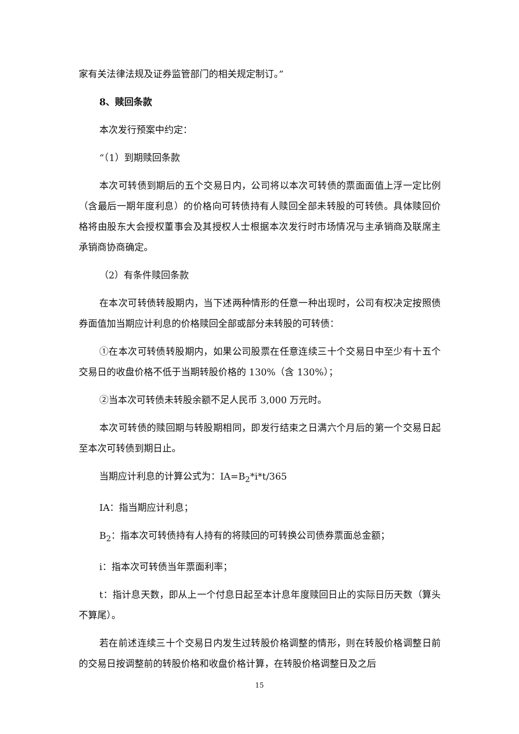家有关法律法规及证券监管部门的相关规定制订。”
8、赎回条款
本次发行预案中约定：
“（1）到期赎回条款
本次可转债到期后的五个交易日内，公司将以本次可转债的票面面值上浮一定比例（含最后一期年度利息）的价格向可转债持有人赎回全部未转股的可转债。具体赎回价格将由股东大会授权董事会及其授权人士根据本次发行时市场情况与主承销商及联席主承销商协商确定。
（2）有条件赎回条款
在本次可转债转股期内，当下述两种情形的任意一种出现时，公司有权决定按照债券面值加当期应计利息的价格赎回全部或部分未转股的可转债：
①在本次可转债转股期内，如果公司股票在任意连续三十个交易日中至少有十五个交易日的收盘价格不低于当期转股价格的 130%（含 130%）；
②当本次可转债未转股余额不足人民币 3,000 万元时。
本次可转债的赎回期与转股期相同，即发行结束之日满六个月后的第一个交易日起至本次可转债到期日止。
当期应计利息的计算公式为：IA=B<sub>2</sub>*i*t/365
IA：指当期应计利息；
B<sub>2</sub>：指本次可转债持有人持有的将赎回的可转换公司债券票面总金额；
i：指本次可转债当年票面利率；
t：指计息天数，即从上一个付息日起至本计息年度赎回日止的实际日历天数（算头不算尾）。
若在前述连续三十个交易日内发生过转股价格调整的情形，则在转股价格调整日前的交易日按调整前的转股价格和收盘价格计算，在转股价格调整日及之后
15